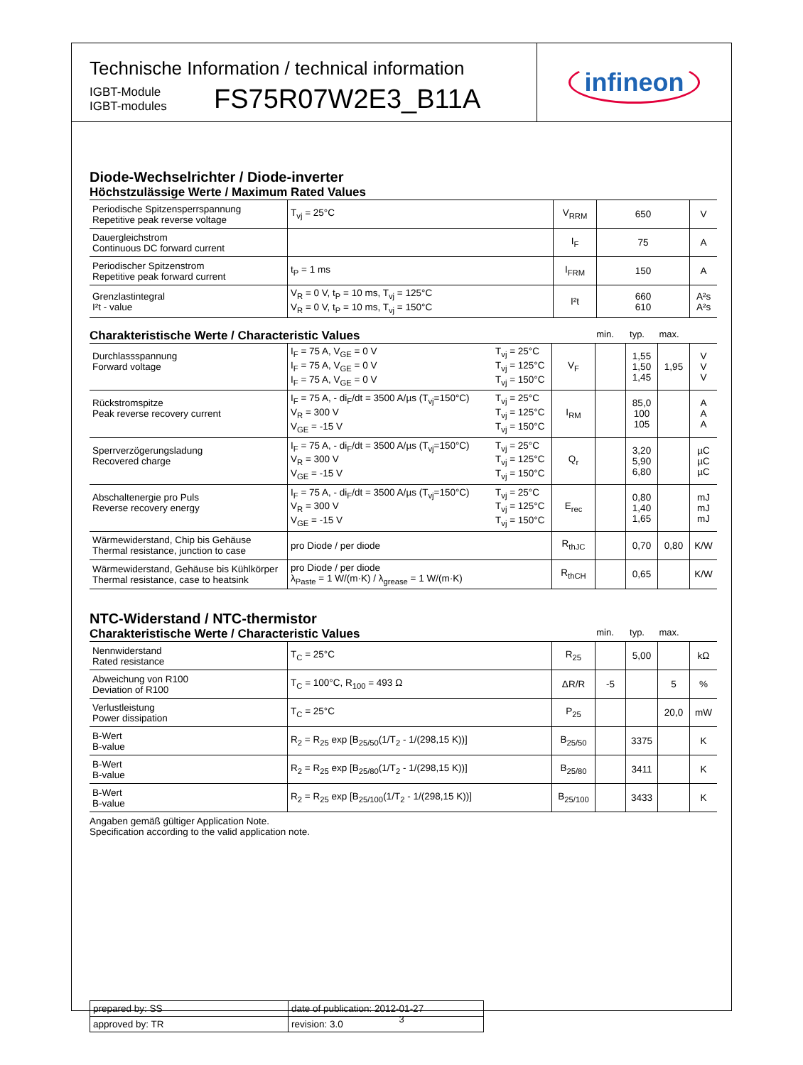Technische Information / technical information
IGBT-Module
IGBT-modules
FS75R07W2E3_B11A
infineon
Diode-Wechselrichter / Diode-inverter
Höchstzulässige Werte / Maximum Rated Values
| Periodische Spitzensperrspannung Repetitive peak reverse voltage | T<sub>vj</sub> = 25°C | V<sub>RRM</sub> | 650 | V |
| Dauergleichstrom Continuous DC forward current | | I<sub>F</sub> | 75 | A |
| Periodischer Spitzenstrom Repetitive peak forward current | t<sub>P</sub> = 1 ms | I<sub>FRM</sub> | 150 | A |
| Grenzlastintegral I²t - value | V<sub>R</sub> = 0 V, t<sub>P</sub> = 10 ms, T<sub>vj</sub> = 125°C V<sub>R</sub> = 0 V, t<sub>P</sub> = 10 ms, T<sub>vj</sub> = 150°C | I²t | 660 610 | A²s A²s |
Charakteristische Werte / Characteristic Values min. typ. max.
| Durchlassspannung Forward voltage | I<sub>F</sub> = 75 A, V<sub>GE</sub> = 0 V I<sub>F</sub> = 75 A, V<sub>GE</sub> = 0 V I<sub>F</sub> = 75 A, V<sub>GE</sub> = 0 V | T<sub>vj</sub> = 25°C T<sub>vj</sub> = 125°C T<sub>vj</sub> = 150°C | V<sub>F</sub> | | 1,55 1,50 1,45 | 1,95 | V V V |
| Rückstromspitze Peak reverse recovery current | I<sub>F</sub> = 75 A, - di<sub>F</sub>/dt = 3500 A/µs (T<sub>vj</sub>=150°C) V<sub>R</sub> = 300 V V<sub>GE</sub> = -15 V | T<sub>vj</sub> = 25°C T<sub>vj</sub> = 125°C T<sub>vj</sub> = 150°C | I<sub>RM</sub> | | 85,0 100 105 | | A A A |
| Sperrverzögerungsladung Recovered charge | I<sub>F</sub> = 75 A, - di<sub>F</sub>/dt = 3500 A/µs (T<sub>vj</sub>=150°C) V<sub>R</sub> = 300 V V<sub>GE</sub> = -15 V | T<sub>vj</sub> = 25°C T<sub>vj</sub> = 125°C T<sub>vj</sub> = 150°C | Q<sub>r</sub> | | 3,20 5,90 6,80 | | µC µC µC |
| Abschaltenergie pro Puls Reverse recovery energy | I<sub>F</sub> = 75 A, - di<sub>F</sub>/dt = 3500 A/µs (T<sub>vj</sub>=150°C) V<sub>R</sub> = 300 V V<sub>GE</sub> = -15 V | T<sub>vj</sub> = 25°C T<sub>vj</sub> = 125°C T<sub>vj</sub> = 150°C | E<sub>rec</sub> | | 0,80 1,40 1,65 | | mJ mJ mJ |
| Wärmewiderstand, Chip bis Gehäuse Thermal resistance, junction to case | pro Diode / per diode | | R<sub>thJC</sub> | | 0,70 | 0,80 | K/W |
| Wärmewiderstand, Gehäuse bis Kühlkörper Thermal resistance, case to heatsink | pro Diode / per diode λ<sub>Paste</sub> = 1 W/(m·K) / λ<sub>grease</sub> = 1 W/(m·K) | | R<sub>thCH</sub> | | 0,65 | | K/W |
NTC-Widerstand / NTC-thermistor
Charakteristische Werte / Characteristic Values min. typ. max.
| Nennwiderstand Rated resistance | T<sub>C</sub> = 25°C | R<sub>25</sub> | | 5,00 | | kΩ |
| Abweichung von R100 Deviation of R100 | T<sub>C</sub> = 100°C, R<sub>100</sub> = 493 Ω | ΔR/R | -5 | | 5 | % |
| Verlustleistung Power dissipation | T<sub>C</sub> = 25°C | P<sub>25</sub> | | | 20,0 | mW |
| B-Wert B-value | R<sub>2</sub> = R<sub>25</sub> exp [B<sub>25/50</sub>(1/T<sub>2</sub> - 1/(298,15 K))] | B<sub>25/50</sub> | | 3375 | | K |
| B-Wert B-value | R<sub>2</sub> = R<sub>25</sub> exp [B<sub>25/80</sub>(1/T<sub>2</sub> - 1/(298,15 K))] | B<sub>25/80</sub> | | 3411 | | K |
| B-Wert B-value | R<sub>2</sub> = R<sub>25</sub> exp [B<sub>25/100</sub>(1/T<sub>2</sub> - 1/(298,15 K))] | B<sub>25/100</sub> | | 3433 | | K |
Angaben gemäß gültiger Application Note.
Specification according to the valid application note.
| prepared by: SS | date of publication: 2012-01-27 |
| approved by: TR | revision: 3.0 |
3